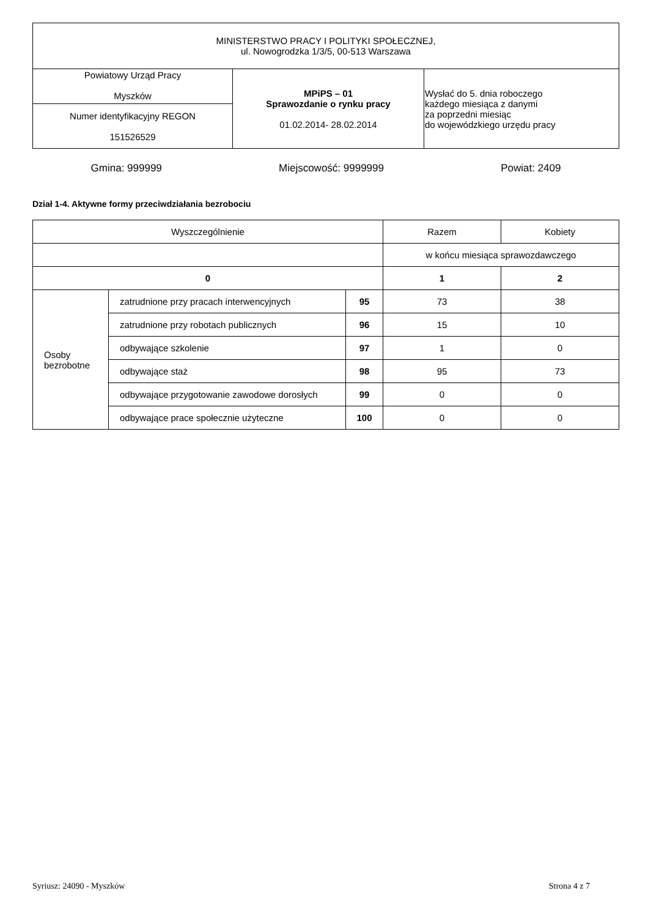| MINISTERSTWO PRACY I POLITYKI SPOŁECZNEJ, ul. Nowogrodzka 1/3/5, 00-513 Warszawa | | |
| Powiatowy Urząd Pracy Myszków | MPiPS – 01 Sprawozdanie o rynku pracy 01.02.2014- 28.02.2014 | Wysłać do 5. dnia roboczego każdego miesiąca z danymi za poprzedni miesiąc do wojewódzkiego urzędu pracy |
| Numer identyfikacyjny REGON 151526529 | | |
Gmina: 999999 Miejscowość: 9999999 Powiat: 2409
Dział 1-4. Aktywne formy przeciwdziałania bezrobociu
| Wyszczególnienie | | | Razem | Kobiety |
| --- | --- | --- | --- | --- |
| | | | w końcu miesiąca sprawozdawczego | |
| 0 | | | 1 | 2 |
| Osoby bezrobotne | zatrudnione przy pracach interwencyjnych | 95 | 73 | 38 |
| | zatrudnione przy robotach publicznych | 96 | 15 | 10 |
| | odbywające szkolenie | 97 | 1 | 0 |
| | odbywające staż | 98 | 95 | 73 |
| | odbywające przygotowanie zawodowe dorosłych | 99 | 0 | 0 |
| | odbywające prace społecznie użyteczne | 100 | 0 | 0 |
Syriusz: 24090 - Myszków Strona 4 z 7